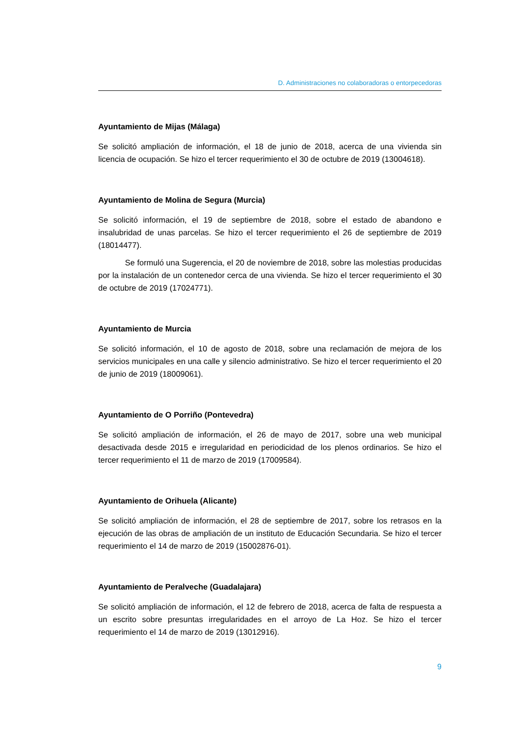D. Administraciones no colaboradoras o entorpecedoras
Ayuntamiento de Mijas (Málaga)
Se solicitó ampliación de información, el 18 de junio de 2018, acerca de una vivienda sin licencia de ocupación. Se hizo el tercer requerimiento el 30 de octubre de 2019 (13004618).
Ayuntamiento de Molina de Segura (Murcia)
Se solicitó información, el 19 de septiembre de 2018, sobre el estado de abandono e insalubridad de unas parcelas. Se hizo el tercer requerimiento el 26 de septiembre de 2019 (18014477).
Se formuló una Sugerencia, el 20 de noviembre de 2018, sobre las molestias producidas por la instalación de un contenedor cerca de una vivienda. Se hizo el tercer requerimiento el 30 de octubre de 2019 (17024771).
Ayuntamiento de Murcia
Se solicitó información, el 10 de agosto de 2018, sobre una reclamación de mejora de los servicios municipales en una calle y silencio administrativo. Se hizo el tercer requerimiento el 20 de junio de 2019 (18009061).
Ayuntamiento de O Porriño (Pontevedra)
Se solicitó ampliación de información, el 26 de mayo de 2017, sobre una web municipal desactivada desde 2015 e irregularidad en periodicidad de los plenos ordinarios. Se hizo el tercer requerimiento el 11 de marzo de 2019 (17009584).
Ayuntamiento de Orihuela (Alicante)
Se solicitó ampliación de información, el 28 de septiembre de 2017, sobre los retrasos en la ejecución de las obras de ampliación de un instituto de Educación Secundaria. Se hizo el tercer requerimiento el 14 de marzo de 2019 (15002876-01).
Ayuntamiento de Peralveche (Guadalajara)
Se solicitó ampliación de información, el 12 de febrero de 2018, acerca de falta de respuesta a un escrito sobre presuntas irregularidades en el arroyo de La Hoz. Se hizo el tercer requerimiento el 14 de marzo de 2019 (13012916).
9